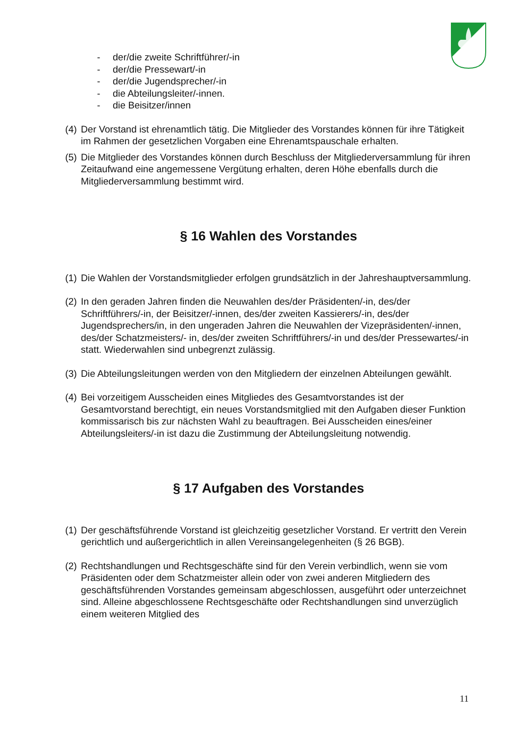- der/die zweite Schriftführer/-in
- der/die Pressewart/-in
- der/die Jugendsprecher/-in
- die Abteilungsleiter/-innen.
- die Beisitzer/innen
(4) Der Vorstand ist ehrenamtlich tätig. Die Mitglieder des Vorstandes können für ihre Tätigkeit im Rahmen der gesetzlichen Vorgaben eine Ehrenamtspauschale erhalten.
(5) Die Mitglieder des Vorstandes können durch Beschluss der Mitgliederversammlung für ihren Zeitaufwand eine angemessene Vergütung erhalten, deren Höhe ebenfalls durch die Mitgliederversammlung bestimmt wird.
§ 16 Wahlen des Vorstandes
(1) Die Wahlen der Vorstandsmitglieder erfolgen grundsätzlich in der Jahreshauptversammlung.
(2) In den geraden Jahren finden die Neuwahlen des/der Präsidenten/-in, des/der Schriftführers/-in, der Beisitzer/-innen, des/der zweiten Kassierers/-in, des/der Jugendsprechers/in, in den ungeraden Jahren die Neuwahlen der Vizepräsidenten/-innen, des/der Schatzmeisters/- in, des/der zweiten Schriftführers/-in und des/der Pressewartes/-in statt. Wiederwahlen sind unbegrenzt zulässig.
(3) Die Abteilungsleitungen werden von den Mitgliedern der einzelnen Abteilungen gewählt.
(4) Bei vorzeitigem Ausscheiden eines Mitgliedes des Gesamtvorstandes ist der Gesamtvorstand berechtigt, ein neues Vorstandsmitglied mit den Aufgaben dieser Funktion kommissarisch bis zur nächsten Wahl zu beauftragen. Bei Ausscheiden eines/einer Abteilungsleiters/-in ist dazu die Zustimmung der Abteilungsleitung notwendig.
§ 17 Aufgaben des Vorstandes
(1) Der geschäftsführende Vorstand ist gleichzeitig gesetzlicher Vorstand. Er vertritt den Verein gerichtlich und außergerichtlich in allen Vereinsangelegenheiten (§ 26 BGB).
(2) Rechtshandlungen und Rechtsgeschäfte sind für den Verein verbindlich, wenn sie vom Präsidenten oder dem Schatzmeister allein oder von zwei anderen Mitgliedern des geschäftsführenden Vorstandes gemeinsam abgeschlossen, ausgeführt oder unterzeichnet sind. Alleine abgeschlossene Rechtsgeschäfte oder Rechtshandlungen sind unverzüglich einem weiteren Mitglied des
11